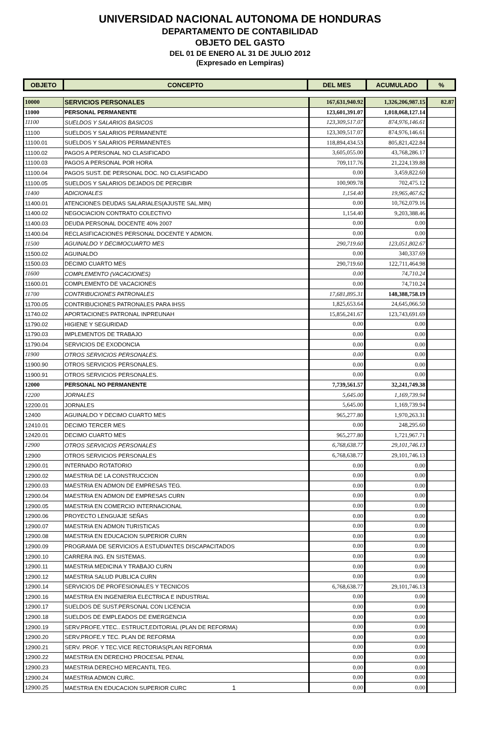UNIVERSIDAD NACIONAL AUTONOMA DE HONDURAS
DEPARTAMENTO DE CONTABILIDAD
OBJETO DEL GASTO
DEL 01 DE ENERO AL 31 DE JULIO 2012
(Expresado en Lempiras)
| OBJETO | CONCEPTO | DEL MES | ACUMULADO | % |
| --- | --- | --- | --- | --- |
| 10000 | SERVICIOS PERSONALES | 167,631,940.92 | 1,326,206,987.15 | 82.87 |
| 11000 | PERSONAL PERMANENTE | 123,601,391.07 | 1,018,068,127.14 | |
| 11100 | SUELDOS Y SALARIOS BASICOS | 123,309,517.07 | 874,976,146.61 | |
| 11100 | SUELDOS Y SALARIOS PERMANENTE | 123,309,517.07 | 874,976,146.61 | |
| 11100.01 | SUELDOS Y SALARIOS PERMANENTES | 118,894,434.53 | 805,821,422.84 | |
| 11100.02 | PAGOS A PERSONAL NO CLASIFICADO | 3,605,055.00 | 43,768,286.17 | |
| 11100.03 | PAGOS A PERSONAL POR HORA | 709,117.76 | 21,224,139.88 | |
| 11100.04 | PAGOS SUST. DE PERSONAL DOC. NO CLASIFICADO | 0.00 | 3,459,822.60 | |
| 11100.05 | SUELDOS Y SALARIOS DEJADOS DE PERCIBIR | 100,909.78 | 702,475.12 | |
| 11400 | ADICIONALES | 1,154.40 | 19,965,467.62 | |
| 11400.01 | ATENCIONES DEUDAS SALARIALES(AJUSTE SAL.MIN) | 0.00 | 10,762,079.16 | |
| 11400.02 | NEGOCIACION CONTRATO COLECTIVO | 1,154.40 | 9,203,388.46 | |
| 11400.03 | DEUDA PERSONAL DOCENTE 40% 2007 | 0.00 | 0.00 | |
| 11400.04 | RECLASIFICACIONES PERSONAL DOCENTE Y ADMON. | 0.00 | 0.00 | |
| 11500 | AGUINALDO Y DECIMOCUARTO MES | 290,719.60 | 123,051,802.67 | |
| 11500.02 | AGUINALDO | 0.00 | 340,337.69 | |
| 11500.03 | DECIMO CUARTO MES | 290,719.60 | 122,711,464.98 | |
| 11600 | COMPLEMENTO (VACACIONES) | 0.00 | 74,710.24 | |
| 11600.01 | COMPLEMENTO DE VACACIONES | 0.00 | 74,710.24 | |
| 11700 | CONTRIBUCIONES PATRONALES | 17,681,895.31 | 148,388,758.19 | |
| 11700.05 | CONTRIBUCIONES PATRONALES PARA IHSS | 1,825,653.64 | 24,645,066.50 | |
| 11740.02 | APORTACIONES PATRONAL INPREUNAH | 15,856,241.67 | 123,743,691.69 | |
| 11790.02 | HIGIENE Y SEGURIDAD | 0.00 | 0.00 | |
| 11790.03 | IMPLEMENTOS DE TRABAJO | 0.00 | 0.00 | |
| 11790.04 | SERVICIOS DE EXODONCIA | 0.00 | 0.00 | |
| 11900 | OTROS SERVICIOS PERSONALES. | 0.00 | 0.00 | |
| 11900.90 | OTROS SERVICIOS PERSONALES. | 0.00 | 0.00 | |
| 11900.91 | OTROS SERVICIOS PERSONALES. | 0.00 | 0.00 | |
| 12000 | PERSONAL NO PERMANENTE | 7,739,561.57 | 32,241,749.38 | |
| 12200 | JORNALES | 5,645.00 | 1,169,739.94 | |
| 12200.01 | JORNALES | 5,645.00 | 1,169,739.94 | |
| 12400 | AGUINALDO Y DECIMO CUARTO MES | 965,277.80 | 1,970,263.31 | |
| 12410.01 | DECIMO TERCER MES | 0.00 | 248,295.60 | |
| 12420.01 | DECIMO CUARTO MES | 965,277.80 | 1,721,967.71 | |
| 12900 | OTROS SERVICIOS PERSONALES | 6,768,638.77 | 29,101,746.13 | |
| 12900 | OTROS SERVICIOS PERSONALES | 6,768,638.77 | 29,101,746.13 | |
| 12900.01 | INTERNADO ROTATORIO | 0.00 | 0.00 | |
| 12900.02 | MAESTRIA DE LA CONSTRUCCION | 0.00 | 0.00 | |
| 12900.03 | MAESTRIA EN ADMON DE EMPRESAS TEG. | 0.00 | 0.00 | |
| 12900.04 | MAESTRIA EN ADMON DE EMPRESAS CURN | 0.00 | 0.00 | |
| 12900.05 | MAESTRIA EN COMERCIO INTERNACIONAL | 0.00 | 0.00 | |
| 12900.06 | PROYECTO LENGUAJE SEÑAS | 0.00 | 0.00 | |
| 12900.07 | MAESTRIA EN ADMON TURISTICAS | 0.00 | 0.00 | |
| 12900.08 | MAESTRIA EN EDUCACION SUPERIOR CURN | 0.00 | 0.00 | |
| 12900.09 | PROGRAMA DE SERVICIOS A ESTUDIANTES DISCAPACITADOS | 0.00 | 0.00 | |
| 12900.10 | CARRERA ING. EN SISTEMAS. | 0.00 | 0.00 | |
| 12900.11 | MAESTRIA MEDICINA Y TRABAJO CURN | 0.00 | 0.00 | |
| 12900.12 | MAESTRIA SALUD PUBLICA CURN | 0.00 | 0.00 | |
| 12900.14 | SERVICIOS DE PROFESIONALES Y TECNICOS | 6,768,638.77 | 29,101,746.13 | |
| 12900.16 | MAESTRIA EN INGENIERIA ELECTRICA E INDUSTRIAL | 0.00 | 0.00 | |
| 12900.17 | SUELDOS DE SUST.PERSONAL CON LICENCIA | 0.00 | 0.00 | |
| 12900.18 | SUELDOS DE EMPLEADOS DE EMERGENCIA | 0.00 | 0.00 | |
| 12900.19 | SERV.PROFE.YTEC.. ESTRUCT,EDITORIAL (PLAN DE REFORMA) | 0.00 | 0.00 | |
| 12900.20 | SERV.PROFE.Y TEC. PLAN DE REFORMA | 0.00 | 0.00 | |
| 12900.21 | SERV. PROF. Y TEC.VICE RECTORIAS(PLAN REFORMA | 0.00 | 0.00 | |
| 12900.22 | MAESTRIA EN DERECHO PROCESAL PENAL | 0.00 | 0.00 | |
| 12900.23 | MAESTRIA DERECHO MERCANTIL TEG. | 0.00 | 0.00 | |
| 12900.24 | MAESTRIA ADMON CURC. | 0.00 | 0.00 | |
| 12900.25 | MAESTRIA EN EDUCACION SUPERIOR CURC 1 | 0.00 | 0.00 | |